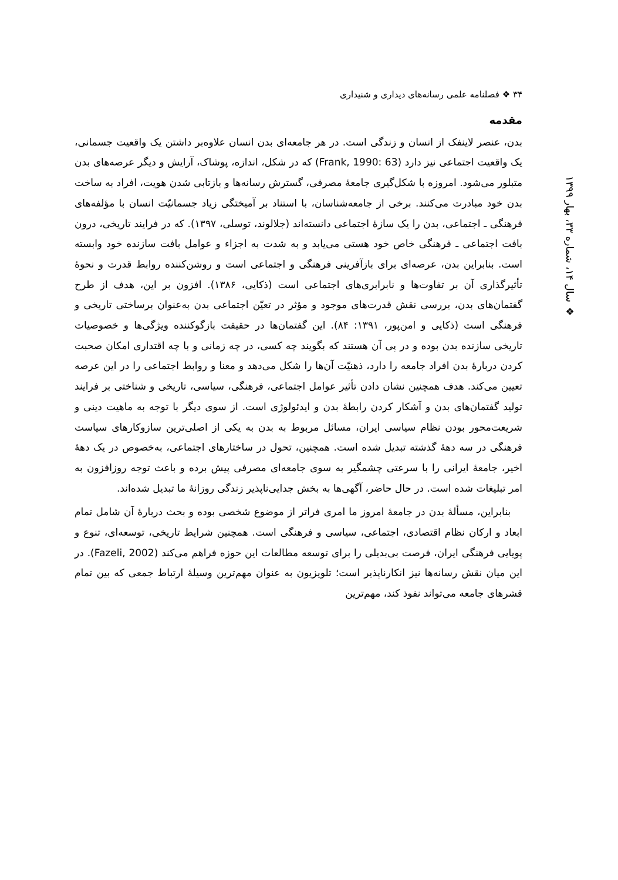۳۴ ❖ فصلنامه علمی رسانه‌های دیداری و شنیداری
❖ سال ۱۴، شماره ۳۳، بهار ۱۳۹۹
مقدمه
بدن، عنصر لاینفک از انسان و زندگی است. در هر جامعه‌ای بدن انسان علاوه‌بر داشتن یک واقعیت جسمانی، یک واقعیت اجتماعی نیز دارد (Frank, 1990: 63) که در شکل، اندازه، پوشاک، آرایش و دیگر عرصه‌های بدن متبلور می‌شود. امروزه با شکل‌گیری جامعهٔ مصرفی، گسترش رسانه‌ها و بازتابی شدن هویت، افراد به ساخت بدن خود مبادرت می‌کنند. برخی از جامعه‌شناسان، با استناد بر آمیختگی زیاد جسمانیّت انسان با مؤلفه‌های فرهنگی ـ اجتماعی، بدن را یک سازهٔ اجتماعی دانسته‌اند (جلالوند، توسلی، ۱۳۹۷). که در فرایند تاریخی، درون بافت اجتماعی ـ فرهنگی خاص خود هستی می‌یابد و به شدت به اجزاء و عوامل بافت سازنده خود وابسته است. بنابراین بدن، عرصه‌ای برای بازآفرینی فرهنگی و اجتماعی است و روشن‌کننده روابط قدرت و نحوهٔ تأثیرگذاری آن بر تفاوت‌ها و نابرابری‌های اجتماعی است (ذکایی، ۱۳۸۶). افزون بر این، هدف از طرح گفتمان‌های بدن، بررسی نقش قدرت‌های موجود و مؤثر در تعیّن اجتماعی بدن به‌عنوان برساختی تاریخی و فرهنگی است (ذکایی و امن‌پور، ۱۳۹۱: ۸۴). این گفتمان‌ها در حقیقت بازگوکننده ویژگی‌ها و خصوصیات تاریخی سازنده بدن بوده و در پی آن هستند که بگویند چه کسی، در چه زمانی و با چه اقتداری امکان صحبت کردن دربارهٔ بدن افراد جامعه را دارد، ذهنیّت آن‌ها را شکل می‌دهد و معنا و روابط اجتماعی را در این عرصه تعیین می‌کند. هدف همچنین نشان دادن تأثیر عوامل اجتماعی، فرهنگی، سیاسی، تاریخی و شناختی بر فرایند تولید گفتمان‌های بدن و آشکار کردن رابطهٔ بدن و ایدئولوژی است. از سوی دیگر با توجه به ماهیت دینی و شریعت‌محور بودن نظام سیاسی ایران، مسائل مربوط به بدن به یکی از اصلی‌ترین سازوکارهای سیاست فرهنگی در سه دههٔ گذشته تبدیل شده است. همچنین، تحول در ساختارهای اجتماعی، به‌خصوص در یک دههٔ اخیر، جامعهٔ ایرانی را با سرعتی چشمگیر به سوی جامعه‌ای مصرفی پیش برده و باعث توجه روزافزون به امر تبلیغات شده است. در حال حاضر، آگهی‌ها به بخش جدایی‌ناپذیر زندگی روزانهٔ ما تبدیل شده‌اند.
بنابراین، مسألهٔ بدن در جامعهٔ امروز ما امری فراتر از موضوع شخصی بوده و بحث دربارهٔ آن شامل تمام ابعاد و ارکان نظام اقتصادی، اجتماعی، سیاسی و فرهنگی است. همچنین شرایط تاریخی، توسعه‌ای، تنوع و پویایی فرهنگی ایران، فرصت بی‌بدیلی را برای توسعه مطالعات این حوزه فراهم می‌کند (Fazeli, 2002). در این میان نقش رسانه‌ها نیز انکارناپذیر است؛ تلویزیون به عنوان مهم‌ترین وسیلهٔ ارتباط جمعی که بین تمام قشرهای جامعه می‌تواند نفوذ کند، مهم‌ترین